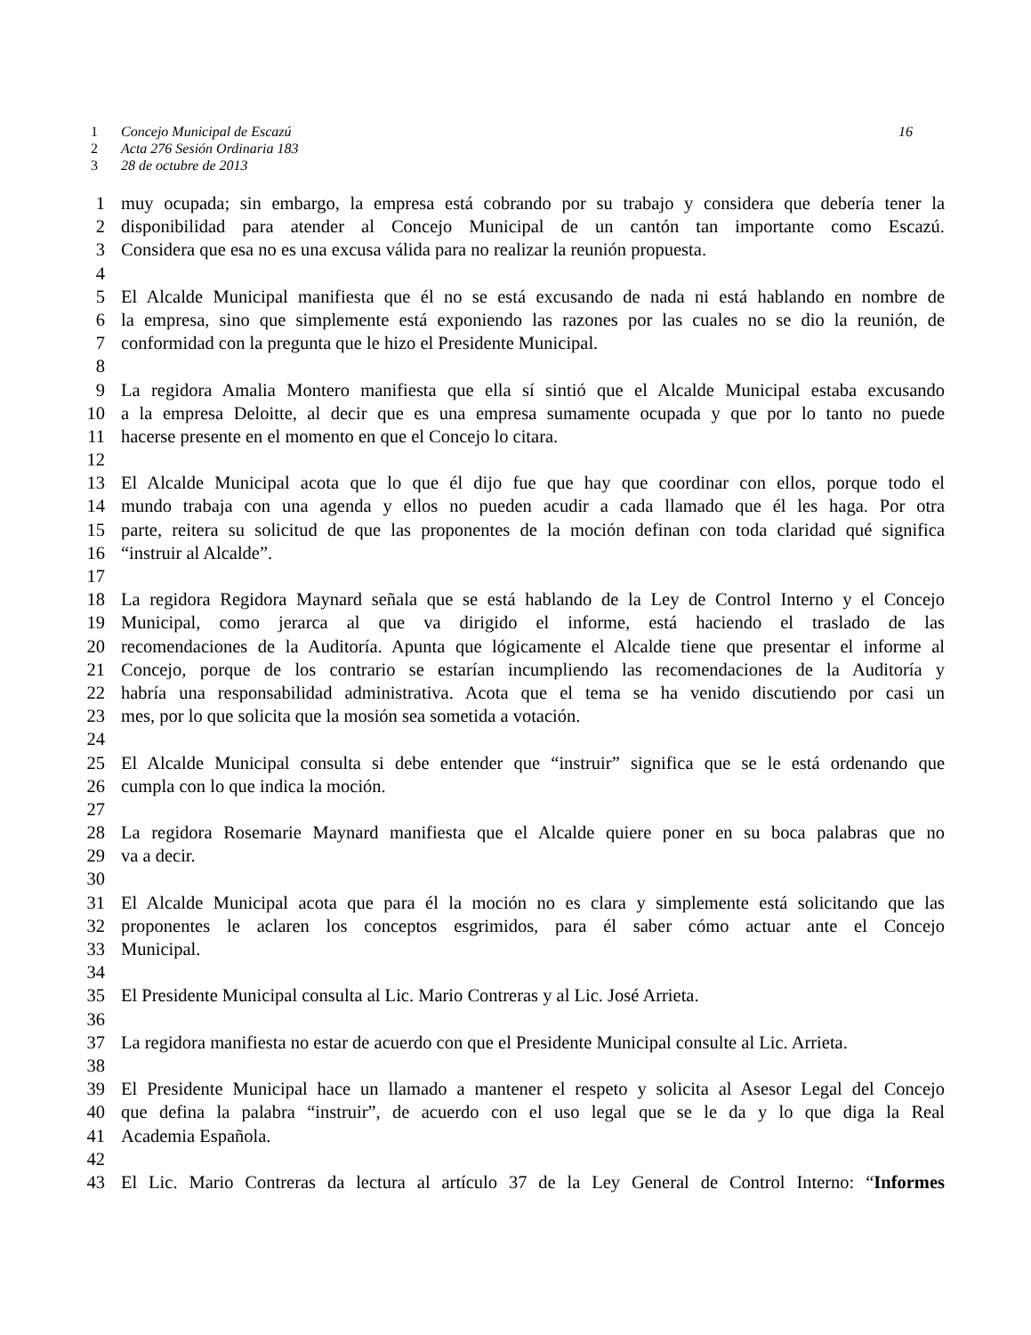1 Concejo Municipal de Escazú 16
2 Acta 276 Sesión Ordinaria 183
3 28 de octubre de 2013
1 muy ocupada; sin embargo, la empresa está cobrando por su trabajo y considera que debería tener la
2 disponibilidad para atender al Concejo Municipal de un cantón tan importante como Escazú.
3 Considera que esa no es una excusa válida para no realizar la reunión propuesta.
4
5 El Alcalde Municipal manifiesta que él no se está excusando de nada ni está hablando en nombre de
6 la empresa, sino que simplemente está exponiendo las razones por las cuales no se dio la reunión, de
7 conformidad con la pregunta que le hizo el Presidente Municipal.
8
9 La regidora Amalia Montero manifiesta que ella sí sintió que el Alcalde Municipal estaba excusando
10 a la empresa Deloitte, al decir que es una empresa sumamente ocupada y que por lo tanto no puede
11 hacerse presente en el momento en que el Concejo lo citara.
12
13 El Alcalde Municipal acota que lo que él dijo fue que hay que coordinar con ellos, porque todo el
14 mundo trabaja con una agenda y ellos no pueden acudir a cada llamado que él les haga. Por otra
15 parte, reitera su solicitud de que las proponentes de la moción definan con toda claridad qué significa
16 “instruir al Alcalde”.
17
18 La regidora Regidora Maynard señala que se está hablando de la Ley de Control Interno y el Concejo
19 Municipal, como jerarca al que va dirigido el informe, está haciendo el traslado de las
20 recomendaciones de la Auditoría. Apunta que lógicamente el Alcalde tiene que presentar el informe al
21 Concejo, porque de los contrario se estarían incumpliendo las recomendaciones de la Auditoría y
22 habría una responsabilidad administrativa. Acota que el tema se ha venido discutiendo por casi un
23 mes, por lo que solicita que la mosión sea sometida a votación.
24
25 El Alcalde Municipal consulta si debe entender que “instruir” significa que se le está ordenando que
26 cumpla con lo que indica la moción.
27
28 La regidora Rosemarie Maynard manifiesta que el Alcalde quiere poner en su boca palabras que no
29 va a decir.
30
31 El Alcalde Municipal acota que para él la moción no es clara y simplemente está solicitando que las
32 proponentes le aclaren los conceptos esgrimidos, para él saber cómo actuar ante el Concejo
33 Municipal.
34
35 El Presidente Municipal consulta al Lic. Mario Contreras y al Lic. José Arrieta.
36
37 La regidora manifiesta no estar de acuerdo con que el Presidente Municipal consulte al Lic. Arrieta.
38
39 El Presidente Municipal hace un llamado a mantener el respeto y solicita al Asesor Legal del Concejo
40 que defina la palabra “instruir”, de acuerdo con el uso legal que se le da y lo que diga la Real
41 Academia Española.
42
43 El Lic. Mario Contreras da lectura al artículo 37 de la Ley General de Control Interno: “Informes